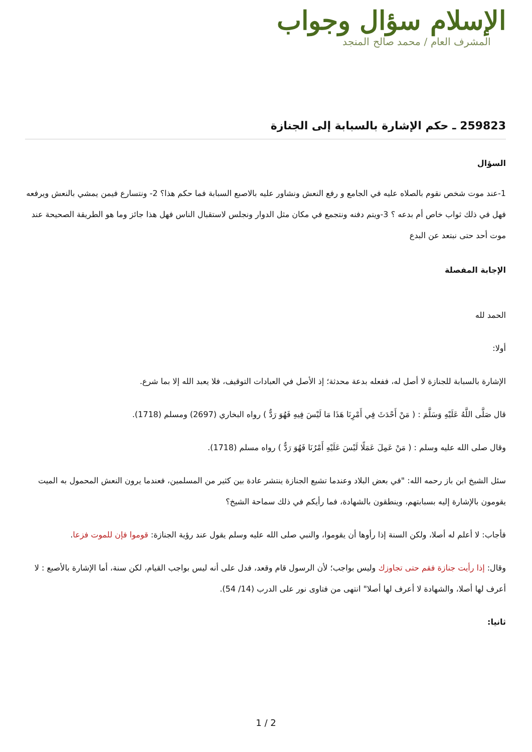الإسلام سؤال وجواب
المشرف العام / محمد صالح المنجد
259823 ـ حكم الإشارة بالسبابة إلى الجنازة
السؤال
1-عند موت شخص نقوم بالصلاه عليه في الجامع و رفع النعش ونشاور عليه بالاصبع السبابة فما حكم هذا؟ 2- ونتسارع فيمن يمشي بالنعش ويرفعه فهل في ذلك ثواب خاص أم بدعه ؟ 3-ويتم دفنه ونتجمع في مكان مثل الدوار ونجلس لاستقبال الناس فهل هذا جائز وما هو الطريقة الصحيحة عند موت أحد حتى نبتعد عن البدع
الإجابة المفصلة
الحمد لله
أولا:
الإشارة بالسبابة للجنازة لا أصل له، ففعله بدعة محدثة؛ إذ الأصل في العبادات التوقيف، فلا يعبد الله إلا بما شرع.
قال صَلَّى اللَّهُ عَلَيْهِ وَسَلَّمَ : ( مَنْ أَحْدَثَ فِي أَمْرِنَا هَذَا مَا لَيْسَ فِيهِ فَهُوَ رَدٌّ ) رواه البخاري (2697) ومسلم (1718).
وقال صلى الله عليه وسلم : ( مَنْ عَمِلَ عَمَلًا لَيْسَ عَلَيْهِ أَمْرُنَا فَهُوَ رَدٌّ ) رواه مسلم (1718).
سئل الشيخ ابن باز رحمه الله: "في بعض البلاد وعندما تشيع الجنازة ينتشر عادة بين كثير من المسلمين، فعندما يرون النعش المحمول به الميت يقومون بالإشارة إليه بسبابتهم، وينطقون بالشهادة، فما رأيكم في ذلك سماحة الشيخ؟
فأجاب: لا أعلم له أصلا، ولكن السنة إذا رأوها أن يقوموا، والنبي صلى الله عليه وسلم يقول عند رؤية الجنازة: قوموا فإن للموت فزعا.
وقال: إذا رأيت جنازة فقم حتى تجاوزك وليس بواجب؛ لأن الرسول قام وقعد، فدل على أنه ليس بواجب القيام، لكن سنة، أما الإشارة بالأصبع : لا أعرف لها أصلا، والشهادة لا أعرف لها أصلا" انتهى من فتاوى نور على الدرب (14/ 54).
ثانيا:
1 / 2